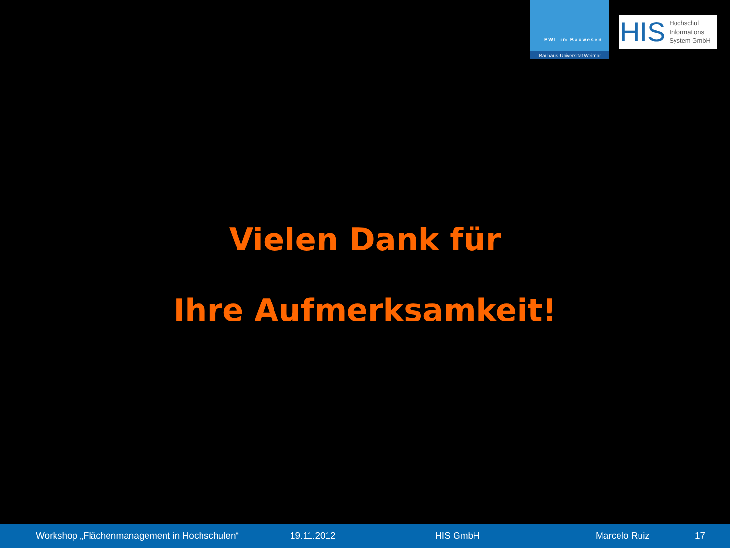BWL im Bauwesen
Bauhaus-Universität Weimar
HIS
Hochschul
Informations
System GmbH
Vielen Dank für
Ihre Aufmerksamkeit!
Workshop „Flächenmanagement in Hochschulen“ 19.11.2012 HIS GmbH Marcelo Ruiz 17